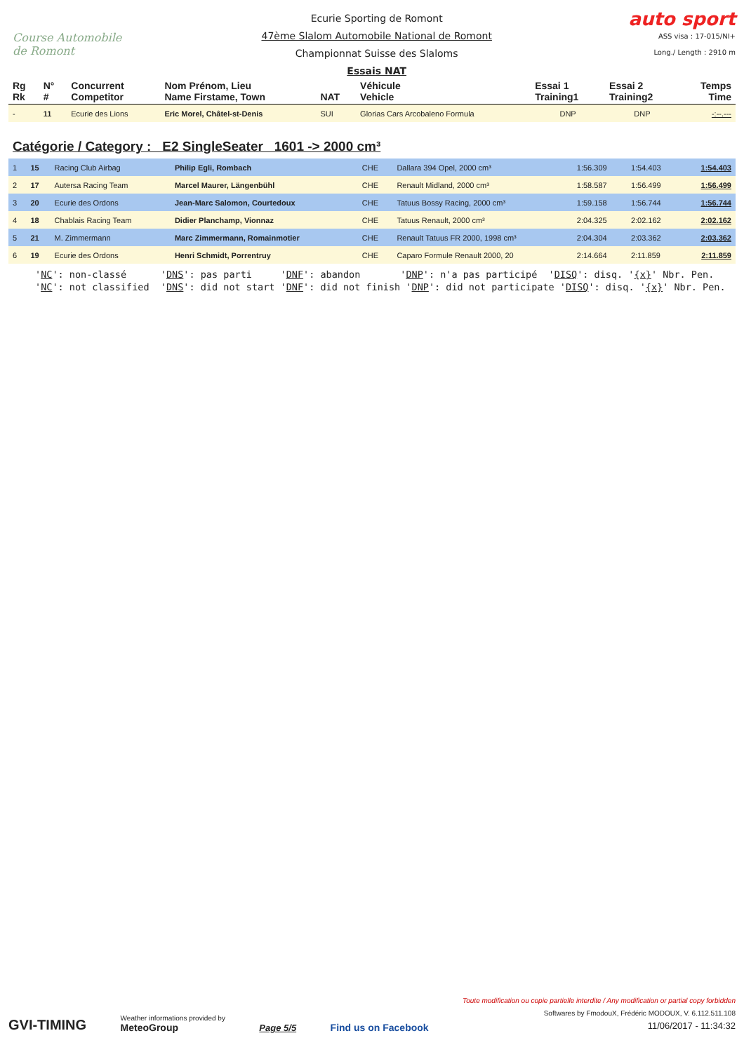Course Automobile de Romont
Ecurie Sporting de Romont
47ème Slalom Automobile National de Romont
Championnat Suisse des Slaloms
Essais NAT
auto sport
ASS visa : 17-015/NI+
Long./ Length : 2910 m
| Rg Rk | N° # | Concurrent Competitor | Nom Prénom, Lieu Name Firstame, Town | NAT | Véhicule Vehicle | Essai 1 Training1 | Essai 2 Training2 | Temps Time |
| --- | --- | --- | --- | --- | --- | --- | --- | --- |
| - | 11 | Ecurie des Lions | Eric Morel, Châtel-st-Denis | SUI | Glorias Cars Arcobaleno Formula | DNP | DNP | -:--.--- |
Catégorie / Category : E2 SingleSeater 1601 -> 2000 cm³
| 1 | 15 | Racing Club Airbag | Philip Egli, Rombach | CHE | Dallara 394 Opel, 2000 cm³ | 1:56.309 | 1:54.403 | 1:54.403 |
| 2 | 17 | Autersa Racing Team | Marcel Maurer, Längenbühl | CHE | Renault Midland, 2000 cm³ | 1:58.587 | 1:56.499 | 1:56.499 |
| 3 | 20 | Ecurie des Ordons | Jean-Marc Salomon, Courtedoux | CHE | Tatuus Bossy Racing, 2000 cm³ | 1:59.158 | 1:56.744 | 1:56.744 |
| 4 | 18 | Chablais Racing Team | Didier Planchamp, Vionnaz | CHE | Tatuus Renault, 2000 cm³ | 2:04.325 | 2:02.162 | 2:02.162 |
| 5 | 21 | M. Zimmermann | Marc Zimmermann, Romainmotier | CHE | Renault Tatuus FR 2000, 1998 cm³ | 2:04.304 | 2:03.362 | 2:03.362 |
| 6 | 19 | Ecurie des Ordons | Henri Schmidt, Porrentruy | CHE | Caparo Formule Renault 2000, 20 | 2:14.664 | 2:11.859 | 2:11.859 |
'NC': non-classé 'DNS': pas parti 'DNF': abandon 'DNP': n'a pas participé 'DISQ': disq. '{x}' Nbr. Pen. 'NC': not classified 'DNS': did not start 'DNF': did not finish 'DNP': did not participate 'DISQ': disq. '{x}' Nbr. Pen.
GVI-TIMING
Weather informations provided by
MeteoGroup
Page 5/5
Find us on Facebook
Toute modification ou copie partielle interdite / Any modification or partial copy forbidden
Softwares by FmodouX, Frédéric MODOUX, V. 6.112.511.108
11/06/2017 - 11:34:32